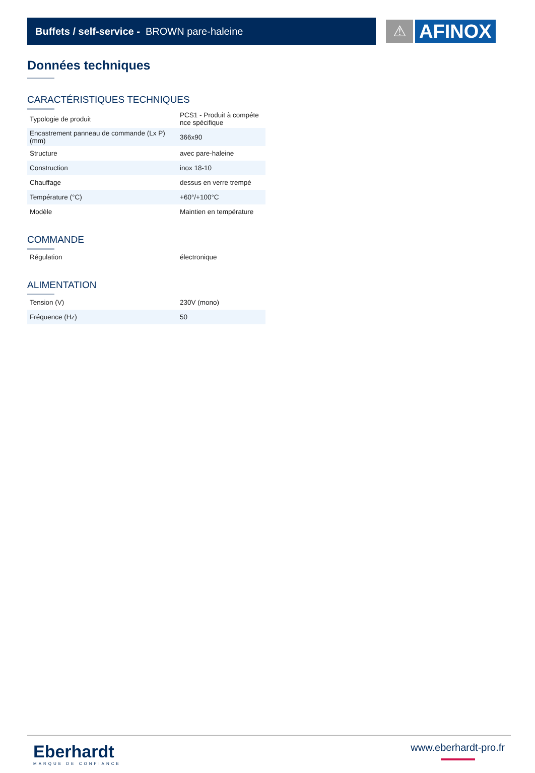Buffets / self-service - BROWN pare-haleine
⚠
AFINOX
Données techniques
CARACTÉRISTIQUES TECHNIQUES
| Typologie de produit | PCS1 - Produit à compéte nce spécifique |
| Encastrement panneau de commande (Lx P) (mm) | 366x90 |
| Structure | avec pare-haleine |
| Construction | inox 18-10 |
| Chauffage | dessus en verre trempé |
| Température (°C) | +60°/+100°C |
| Modèle | Maintien en température |
COMMANDE
| Régulation | électronique |
ALIMENTATION
| Tension (V) | 230V (mono) |
| Fréquence (Hz) | 50 |
Eberhardt
MARQUE DE CONFIANCE
www.eberhardt-pro.fr